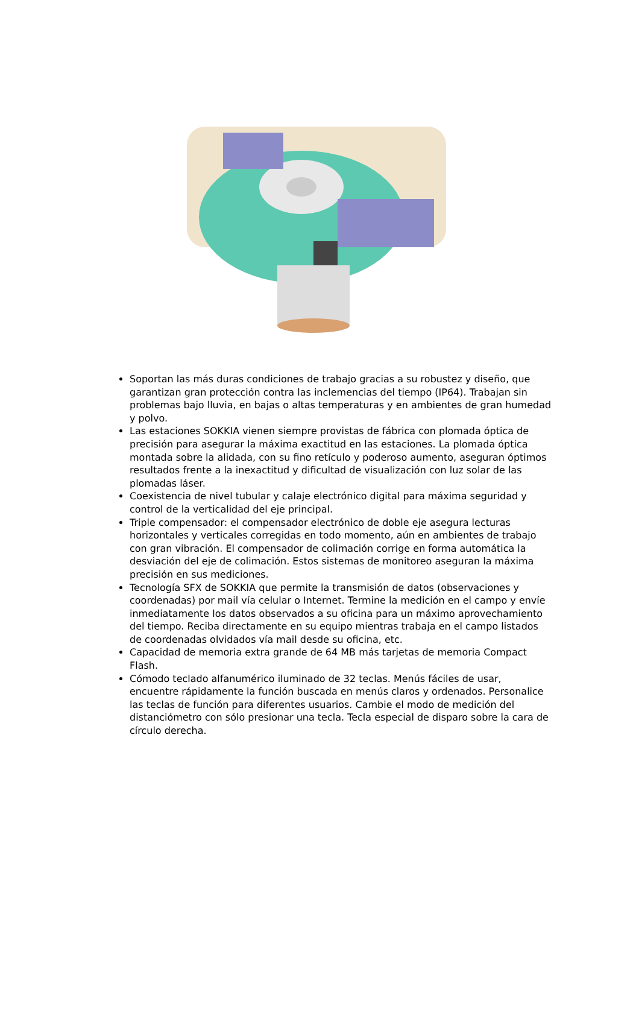Soportan las más duras condiciones de trabajo gracias a su robustez y diseño, que garantizan gran protección contra las inclemencias del tiempo (IP64). Trabajan sin problemas bajo lluvia, en bajas o altas temperaturas y en ambientes de gran humedad y polvo.
Las estaciones SOKKIA vienen siempre provistas de fábrica con plomada óptica de precisión para asegurar la máxima exactitud en las estaciones. La plomada óptica montada sobre la alidada, con su fino retículo y poderoso aumento, aseguran óptimos resultados frente a la inexactitud y dificultad de visualización con luz solar de las plomadas láser.
Coexistencia de nivel tubular y calaje electrónico digital para máxima seguridad y control de la verticalidad del eje principal.
Triple compensador: el compensador electrónico de doble eje asegura lecturas horizontales y verticales corregidas en todo momento, aún en ambientes de trabajo con gran vibración. El compensador de colimación corrige en forma automática la desviación del eje de colimación. Estos sistemas de monitoreo aseguran la máxima precisión en sus mediciones.
Tecnología SFX de SOKKIA que permite la transmisión de datos (observaciones y coordenadas) por mail vía celular o Internet. Termine la medición en el campo y envíe inmediatamente los datos observados a su oficina para un máximo aprovechamiento del tiempo. Reciba directamente en su equipo mientras trabaja en el campo listados de coordenadas olvidados vía mail desde su oficina, etc.
Capacidad de memoria extra grande de 64 MB más tarjetas de memoria Compact Flash.
Cómodo teclado alfanumérico iluminado de 32 teclas. Menús fáciles de usar, encuentre rápidamente la función buscada en menús claros y ordenados. Personalice las teclas de función para diferentes usuarios. Cambie el modo de medición del distanciómetro con sólo presionar una tecla. Tecla especial de disparo sobre la cara de círculo derecha.